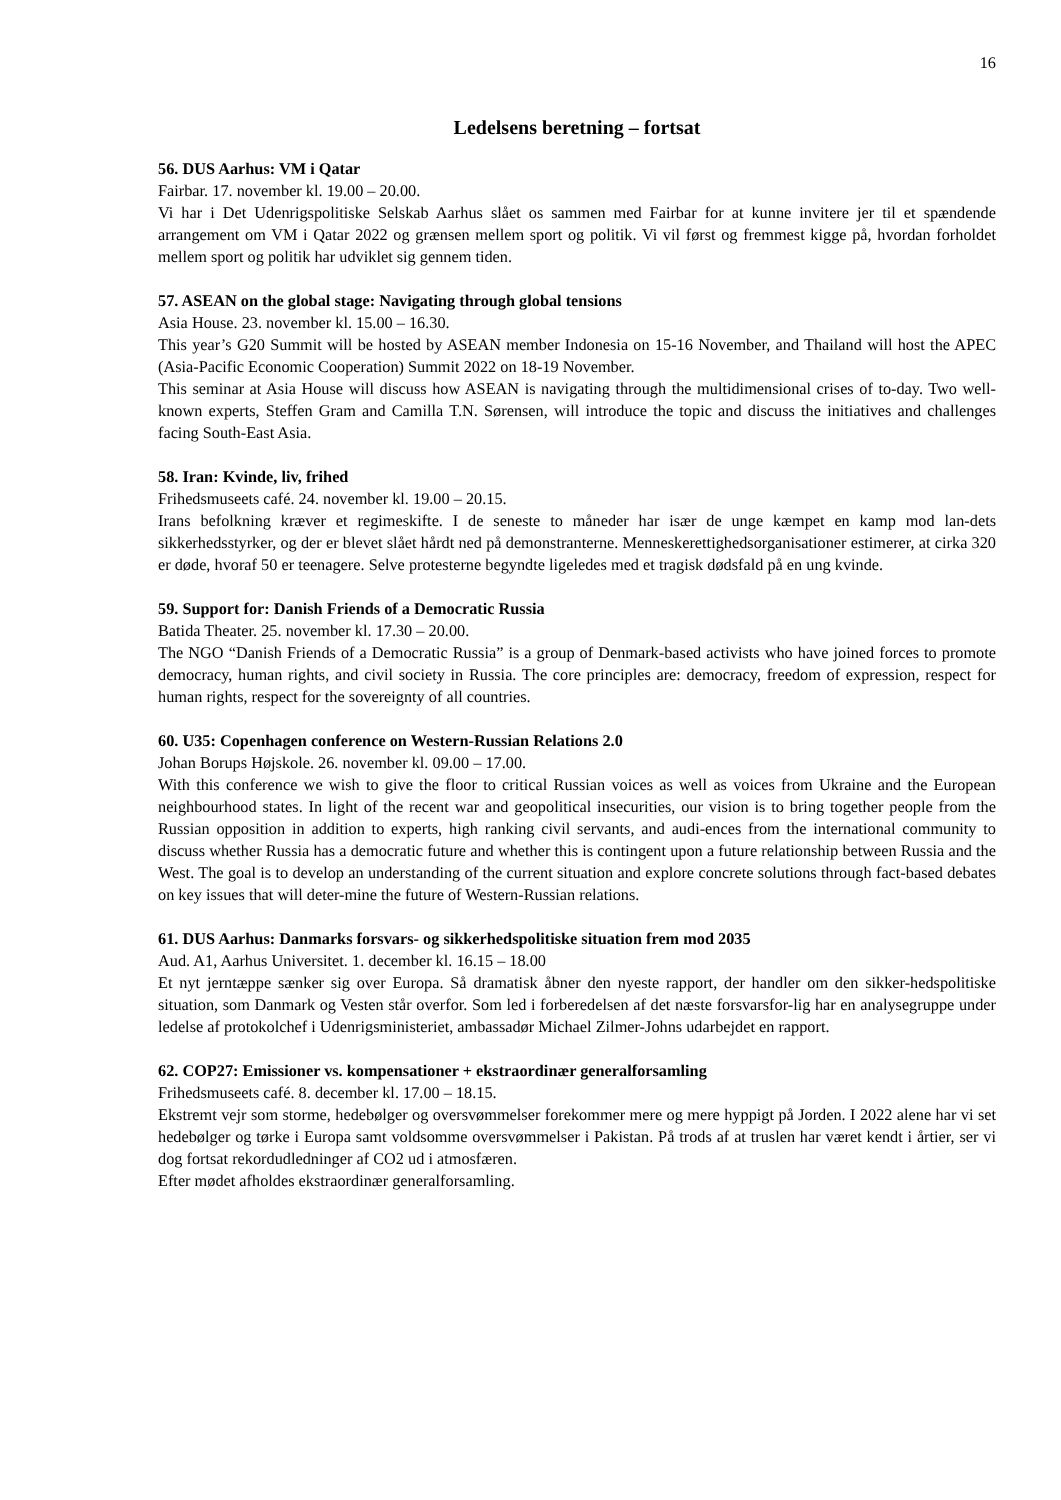16
Ledelsens beretning – fortsat
56. DUS Aarhus: VM i Qatar
Fairbar. 17. november kl. 19.00 – 20.00.
Vi har i Det Udenrigspolitiske Selskab Aarhus slået os sammen med Fairbar for at kunne invitere jer til et spændende arrangement om VM i Qatar 2022 og grænsen mellem sport og politik. Vi vil først og fremmest kigge på, hvordan forholdet mellem sport og politik har udviklet sig gennem tiden.
57. ASEAN on the global stage: Navigating through global tensions
Asia House. 23. november kl. 15.00 – 16.30.
This year’s G20 Summit will be hosted by ASEAN member Indonesia on 15-16 November, and Thailand will host the APEC (Asia-Pacific Economic Cooperation) Summit 2022 on 18-19 November.
This seminar at Asia House will discuss how ASEAN is navigating through the multidimensional crises of to-day. Two well-known experts, Steffen Gram and Camilla T.N. Sørensen, will introduce the topic and discuss the initiatives and challenges facing South-East Asia.
58. Iran: Kvinde, liv, frihed
Frihedsmuseets café. 24. november kl. 19.00 – 20.15.
Irans befolkning kræver et regimeskifte. I de seneste to måneder har især de unge kæmpet en kamp mod lan-dets sikkerhedsstyrker, og der er blevet slået hårdt ned på demonstranterne. Menneskerettighedsorganisationer estimerer, at cirka 320 er døde, hvoraf 50 er teenagere. Selve protesterne begyndte ligeledes med et tragisk dødsfald på en ung kvinde.
59. Support for: Danish Friends of a Democratic Russia
Batida Theater. 25. november kl. 17.30 – 20.00.
The NGO “Danish Friends of a Democratic Russia” is a group of Denmark-based activists who have joined forces to promote democracy, human rights, and civil society in Russia. The core principles are: democracy, freedom of expression, respect for human rights, respect for the sovereignty of all countries.
60. U35: Copenhagen conference on Western-Russian Relations 2.0
Johan Borups Højskole. 26. november kl. 09.00 – 17.00.
With this conference we wish to give the floor to critical Russian voices as well as voices from Ukraine and the European neighbourhood states. In light of the recent war and geopolitical insecurities, our vision is to bring together people from the Russian opposition in addition to experts, high ranking civil servants, and audi-ences from the international community to discuss whether Russia has a democratic future and whether this is contingent upon a future relationship between Russia and the West. The goal is to develop an understanding of the current situation and explore concrete solutions through fact-based debates on key issues that will deter-mine the future of Western-Russian relations.
61. DUS Aarhus: Danmarks forsvars- og sikkerhedspolitiske situation frem mod 2035
Aud. A1, Aarhus Universitet. 1. december kl. 16.15 – 18.00
Et nyt jerntæppe sænker sig over Europa. Så dramatisk åbner den nyeste rapport, der handler om den sikker-hedspolitiske situation, som Danmark og Vesten står overfor. Som led i forberedelsen af det næste forsvarsfor-lig har en analysegruppe under ledelse af protokolchef i Udenrigsministeriet, ambassadør Michael Zilmer-Johns udarbejdet en rapport.
62. COP27: Emissioner vs. kompensationer + ekstraordinær generalforsamling
Frihedsmuseets café. 8. december kl. 17.00 – 18.15.
Ekstremt vejr som storme, hedebølger og oversvømmelser forekommer mere og mere hyppigt på Jorden. I 2022 alene har vi set hedebølger og tørke i Europa samt voldsomme oversvømmelser i Pakistan. På trods af at truslen har været kendt i årtier, ser vi dog fortsat rekordudledninger af CO2 ud i atmosfæren.
Efter mødet afholdes ekstraordinær generalforsamling.